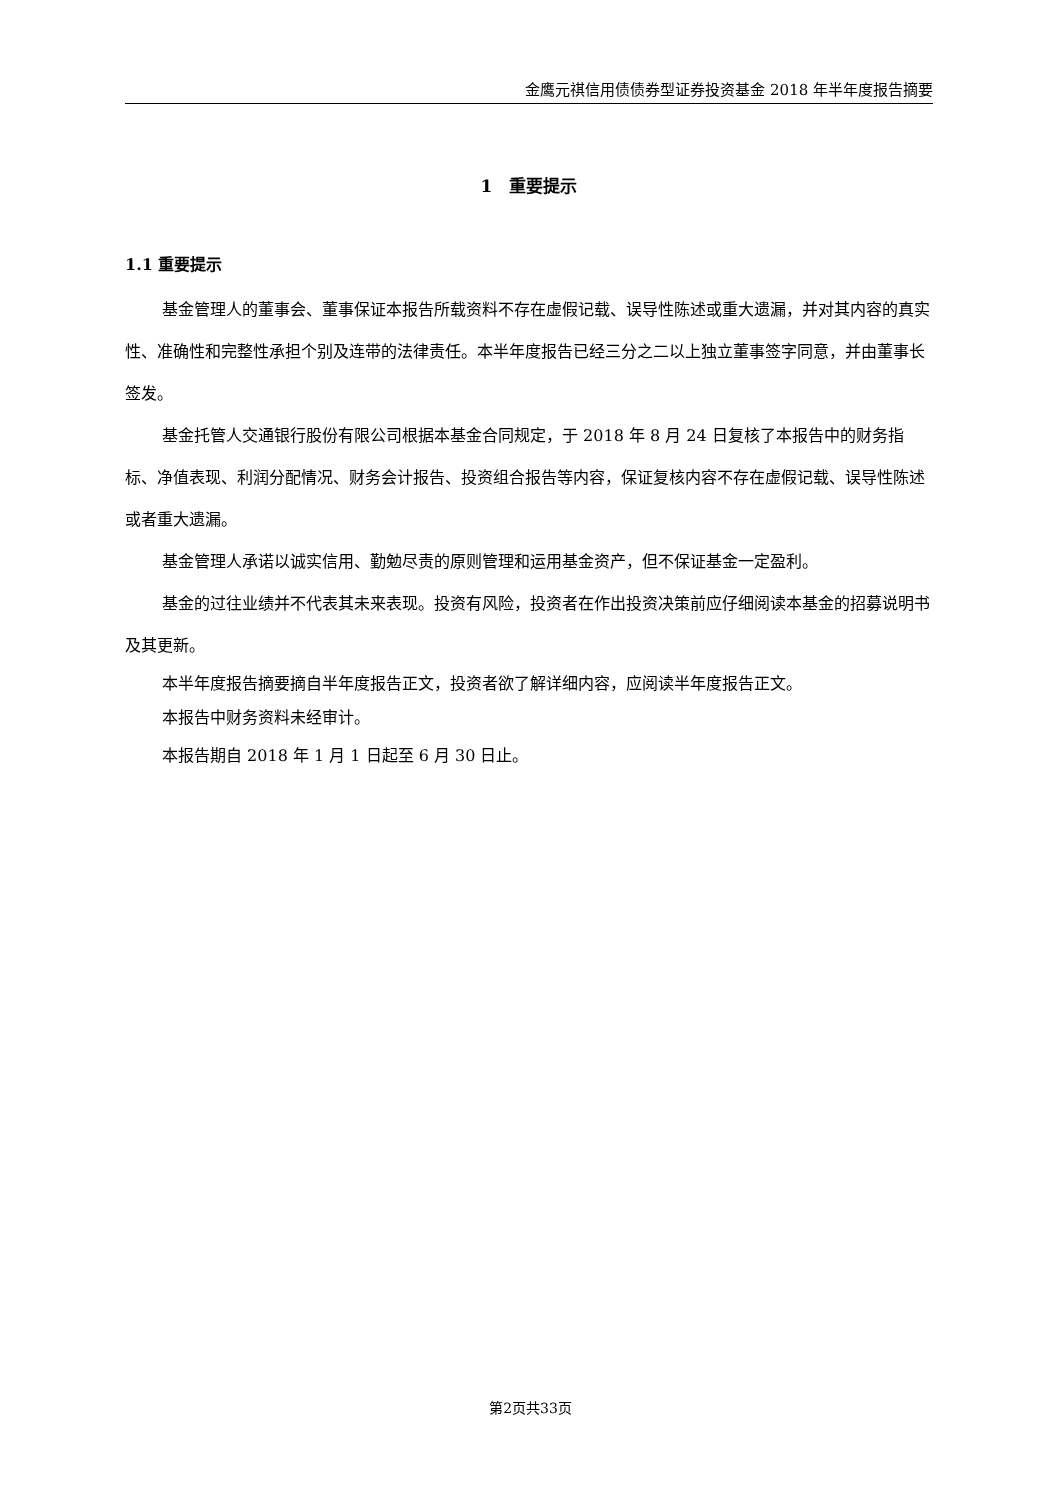金鹰元祺信用债债券型证券投资基金 2018 年半年度报告摘要
1　重要提示
1.1 重要提示
基金管理人的董事会、董事保证本报告所载资料不存在虚假记载、误导性陈述或重大遗漏，并对其内容的真实性、准确性和完整性承担个别及连带的法律责任。本半年度报告已经三分之二以上独立董事签字同意，并由董事长签发。
基金托管人交通银行股份有限公司根据本基金合同规定，于 2018 年 8 月 24 日复核了本报告中的财务指标、净值表现、利润分配情况、财务会计报告、投资组合报告等内容，保证复核内容不存在虚假记载、误导性陈述或者重大遗漏。
基金管理人承诺以诚实信用、勤勉尽责的原则管理和运用基金资产，但不保证基金一定盈利。
基金的过往业绩并不代表其未来表现。投资有风险，投资者在作出投资决策前应仔细阅读本基金的招募说明书及其更新。
本半年度报告摘要摘自半年度报告正文，投资者欲了解详细内容，应阅读半年度报告正文。
本报告中财务资料未经审计。
本报告期自 2018 年 1 月 1 日起至 6 月 30 日止。
第2页共33页